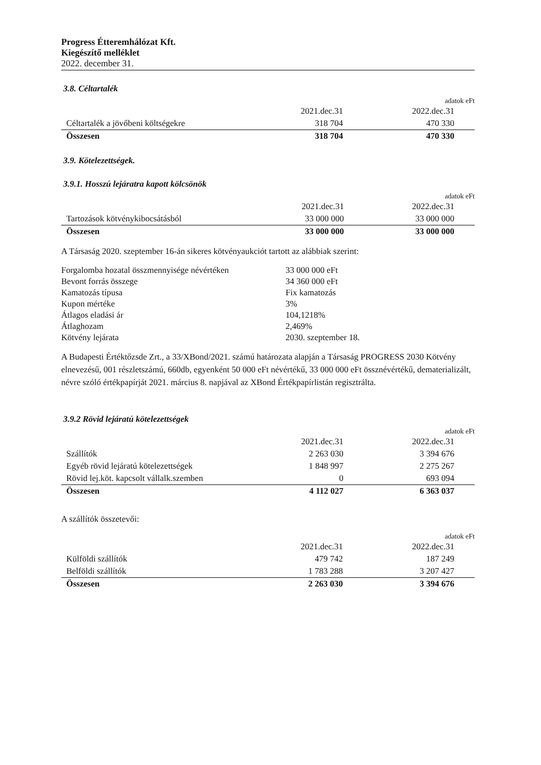Progress Étteremhálózat Kft.
Kiegészítő melléklet
2022. december 31.
3.8. Céltartalék
adatok eFt
| | 2021.dec.31 | 2022.dec.31 |
| Céltartalék a jövőbeni költségekre | 318 704 | 470 330 |
| Összesen | 318 704 | 470 330 |
3.9. Kötelezettségek.
3.9.1. Hosszú lejáratra kapott kölcsönök
adatok eFt
| | 2021.dec.31 | 2022.dec.31 |
| Tartozások kötvénykibocsátásból | 33 000 000 | 33 000 000 |
| Összesen | 33 000 000 | 33 000 000 |
A Társaság 2020. szeptember 16-án sikeres kötvényaukciót tartott az alábbiak szerint:
| Forgalomba hozatal összmennyisége névértéken | 33 000 000 eFt |
| Bevont forrás összege | 34 360 000 eFt |
| Kamatozás típusa | Fix kamatozás |
| Kupon mértéke | 3% |
| Átlagos eladási ár | 104,1218% |
| Átlaghozam | 2,469% |
| Kötvény lejárata | 2030. szeptember 18. |
A Budapesti Értéktőzsde Zrt., a 33/XBond/2021. számú határozata alapján a Társaság PROGRESS 2030 Kötvény elnevezésű, 001 részletszámú, 660db, egyenként 50 000 eFt névértékű, 33 000 000 eFt össznévértékű, dematerializált, névre szóló értékpapírját 2021. március 8. napjával az XBond Értékpapírlistán regisztrálta.
3.9.2 Rövid lejáratú kötelezettségek
adatok eFt
| | 2021.dec.31 | 2022.dec.31 |
| Szállítók | 2 263 030 | 3 394 676 |
| Egyéb rövid lejáratú kötelezettségek | 1 848 997 | 2 275 267 |
| Rövid lej.köt. kapcsolt vállalk.szemben | 0 | 693 094 |
| Összesen | 4 112 027 | 6 363 037 |
A szállítók összetevői:
adatok eFt
| | 2021.dec.31 | 2022.dec.31 |
| Külföldi szállítók | 479 742 | 187 249 |
| Belföldi szállítók | 1 783 288 | 3 207 427 |
| Összesen | 2 263 030 | 3 394 676 |